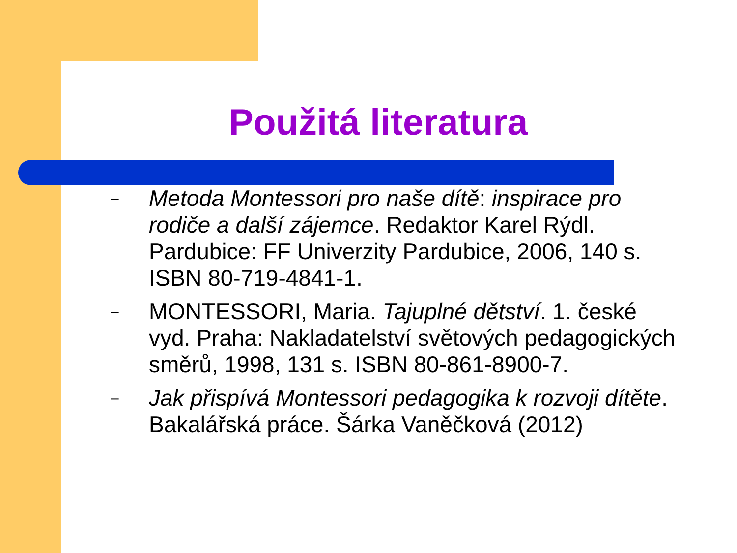Použitá literatura
– Metoda Montessori pro naše dítě: inspirace pro rodiče a další zájemce. Redaktor Karel Rýdl. Pardubice: FF Univerzity Pardubice, 2006, 140 s. ISBN 80-719-4841-1.
– MONTESSORI, Maria. Tajuplné dětství. 1. české vyd. Praha: Nakladatelství světových pedagogických směrů, 1998, 131 s. ISBN 80-861-8900-7.
– Jak přispívá Montessori pedagogika k rozvoji dítěte. Bakalářská práce. Šárka Vaněčková (2012)